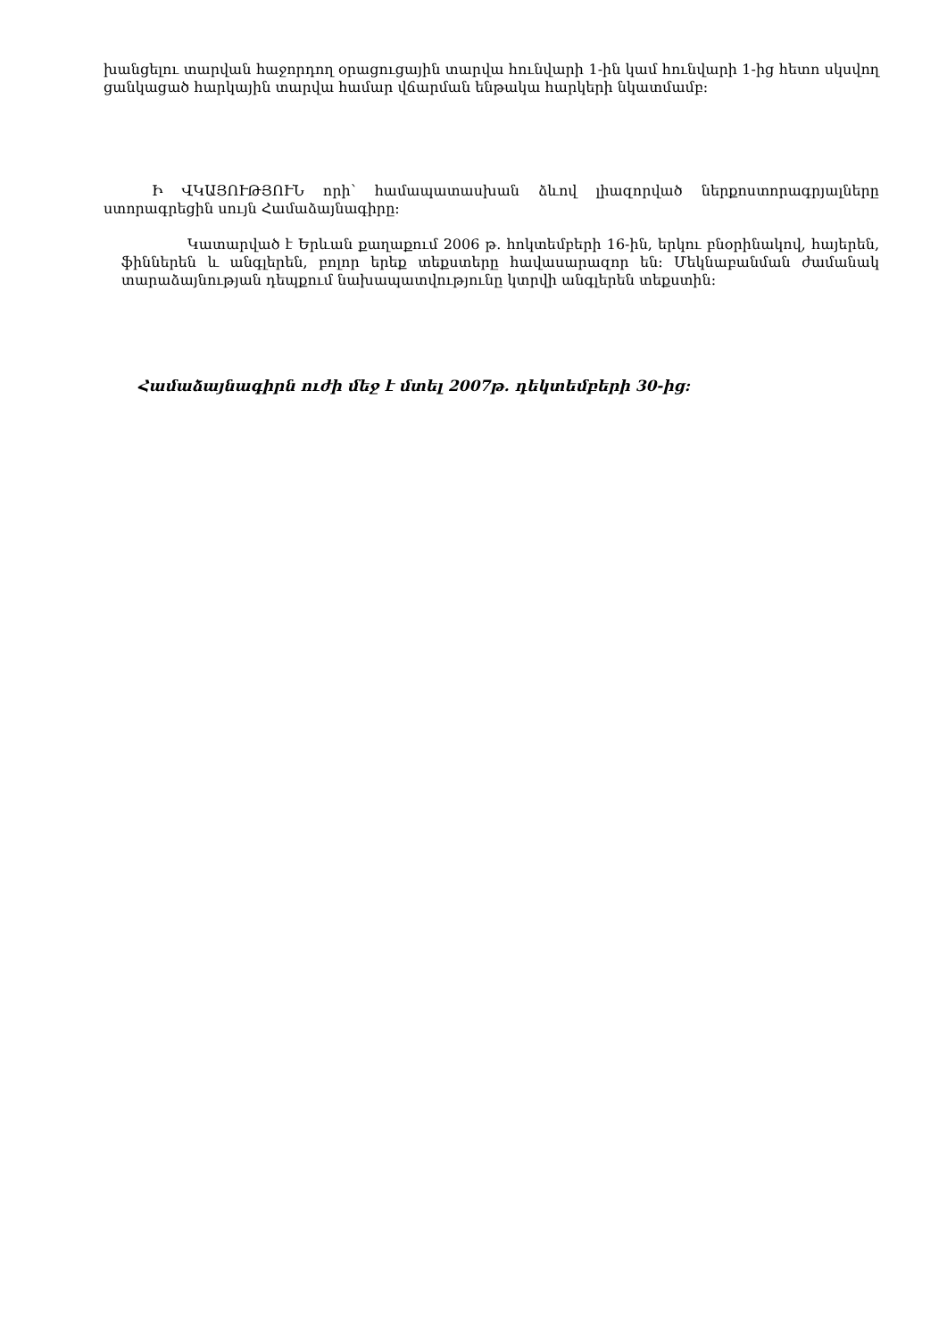խանցելու տարվան հաջորդող օրացուցային տարվա հունվարի 1-ին կամ հունվարի 1-ից հետո սկսվող ցանկացած հարկային տարվա համար վճարման ենթակա հարկերի նկատմամբ:
Ի ՎԿԱՅՈՒԹՅՈՒՆ որի՝ համապատասխան ձևով լիազորված ներքոստորագրյալները ստորագրեցին սույն Համաձայնագիրը:
Կատարված է Երևան քաղաքում 2006 թ. հոկտեմբերի 16-ին, երկու բնօրինակով, հայերեն, ֆիններեն և անգլերեն, բոլոր երեք տեքստերը հավասարազոր են: Մեկնաբանման ժամանակ տարաձայնության դեպքում նախապատվությունը կտրվի անգլերեն տեքստին:
Համաձայնագիրն ուժի մեջ է մտել 2007թ. դեկտեմբերի 30-ից: